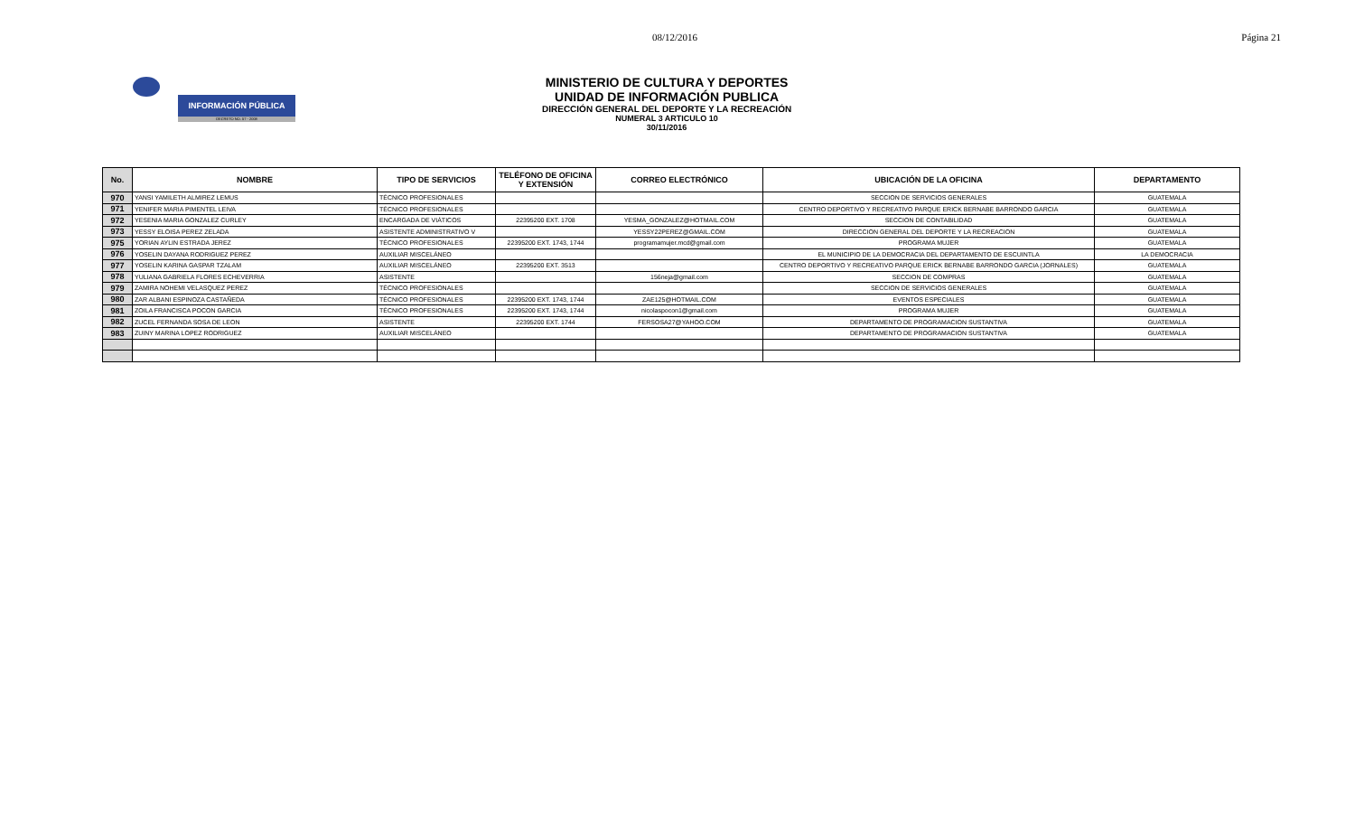08/12/2016 Página 21
INFORMACIÓN PÚBLICA
DECRETO NO. 57 - 2008
MINISTERIO DE CULTURA Y DEPORTES
UNIDAD DE INFORMACIÓN PUBLICA
DIRECCIÓN GENERAL DEL DEPORTE Y LA RECREACIÓN
NUMERAL 3 ARTICULO 10
30/11/2016
| No. | NOMBRE | TIPO DE SERVICIOS | TELÉFONO DE OFICINA Y EXTENSIÓN | CORREO ELECTRÓNICO | UBICACIÓN DE LA OFICINA | DEPARTAMENTO |
| --- | --- | --- | --- | --- | --- | --- |
| 970 | YANSI YAMILETH ALMIREZ LEMUS | TÉCNICO PROFESIONALES | | | SECCION DE SERVICIOS GENERALES | GUATEMALA |
| 971 | YENIFER MARIA PIMENTEL LEIVA | TÉCNICO PROFESIONALES | | | CENTRO DEPORTIVO Y RECREATIVO PARQUE ERICK BERNABE BARRONDO GARCIA | GUATEMALA |
| 972 | YESENIA MARIA GONZALEZ CURLEY | ENCARGADA DE VIÁTICOS | 22395200 EXT. 1708 | YESMA_GONZALEZ@HOTMAIL.COM | SECCION DE CONTABILIDAD | GUATEMALA |
| 973 | YESSY ELOISA PEREZ ZELADA | ASISTENTE ADMINISTRATIVO V | | YESSY22PEREZ@GMAIL.COM | DIRECCION GENERAL DEL DEPORTE Y LA RECREACION | GUATEMALA |
| 975 | YORIAN AYLIN ESTRADA JEREZ | TÉCNICO PROFESIONALES | 22395200 EXT. 1743, 1744 | programamujer.mcd@gmail.com | PROGRAMA MUJER | GUATEMALA |
| 976 | YOSELIN DAYANA RODRIGUEZ PEREZ | AUXILIAR MISCELÁNEO | | | EL MUNICIPIO DE LA DEMOCRACIA DEL DEPARTAMENTO DE ESCUINTLA | LA DEMOCRACIA |
| 977 | YOSELIN KARINA GASPAR TZALAM | AUXILIAR MISCELÁNEO | 22395200 EXT. 3513 | | CENTRO DEPORTIVO Y RECREATIVO PARQUE ERICK BERNABE BARRONDO GARCIA (JORNALES) | GUATEMALA |
| 978 | YULIANA GABRIELA FLORES ECHEVERRIA | ASISTENTE | | 156neja@gmail.com | SECCION DE COMPRAS | GUATEMALA |
| 979 | ZAMIRA NOHEMI VELASQUEZ PEREZ | TÉCNICO PROFESIONALES | | | SECCION DE SERVICIOS GENERALES | GUATEMALA |
| 980 | ZAR ALBANI ESPINOZA CASTAÑEDA | TÉCNICO PROFESIONALES | 22395200 EXT. 1743, 1744 | ZAE125@HOTMAIL.COM | EVENTOS ESPECIALES | GUATEMALA |
| 981 | ZOILA FRANCISCA POCON GARCIA | TÉCNICO PROFESIONALES | 22395200 EXT. 1743, 1744 | nicolaspocon1@gmail.com | PROGRAMA MUJER | GUATEMALA |
| 982 | ZUCEL FERNANDA SOSA DE LEON | ASISTENTE | 22395200 EXT. 1744 | FERSOSA27@YAHOO.COM | DEPARTAMENTO DE PROGRAMACION SUSTANTIVA | GUATEMALA |
| 983 | ZUINY MARINA LOPEZ RODRIGUEZ | AUXILIAR MISCELÁNEO | | | DEPARTAMENTO DE PROGRAMACION SUSTANTIVA | GUATEMALA |